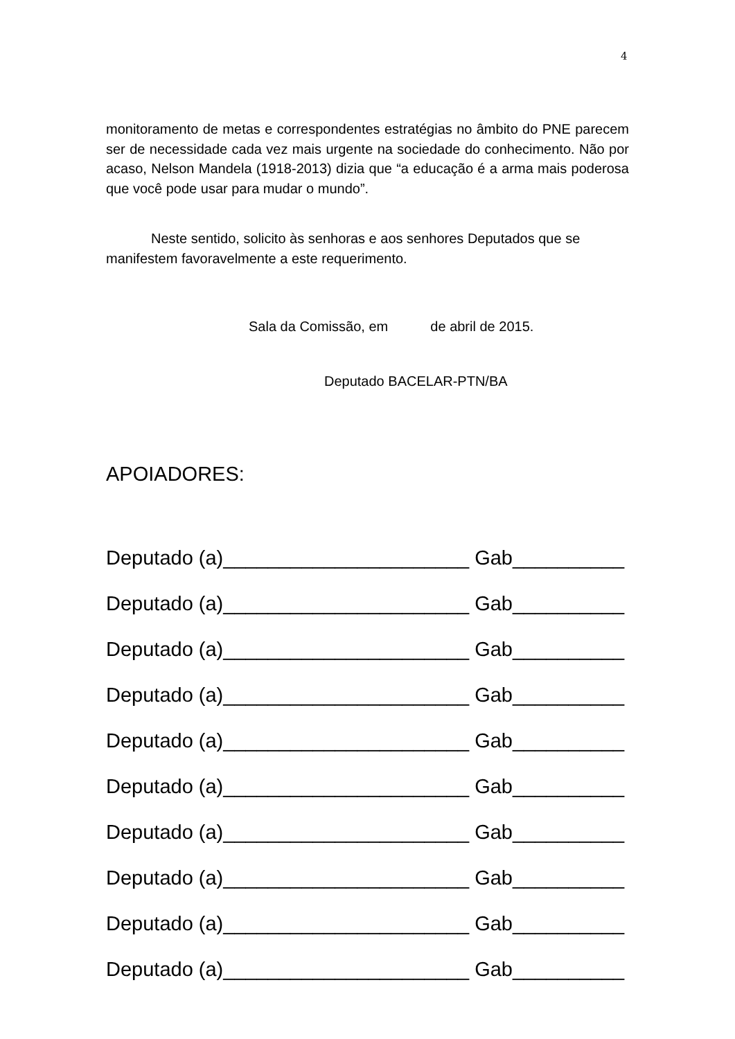4
monitoramento de metas e correspondentes estratégias no âmbito do PNE parecem ser de necessidade cada vez mais urgente na sociedade do conhecimento. Não por acaso, Nelson Mandela (1918-2013) dizia que “a educação é a arma mais poderosa que você pode usar para mudar o mundo”.
Neste sentido, solicito às senhoras e aos senhores Deputados que se manifestem favoravelmente a este requerimento.
Sala da Comissão, em de abril de 2015.
Deputado BACELAR-PTN/BA
APOIADORES:
Deputado (a)______________________ Gab__________
Deputado (a)______________________ Gab__________
Deputado (a)______________________ Gab__________
Deputado (a)______________________ Gab__________
Deputado (a)______________________ Gab__________
Deputado (a)______________________ Gab__________
Deputado (a)______________________ Gab__________
Deputado (a)______________________ Gab__________
Deputado (a)______________________ Gab__________
Deputado (a)______________________ Gab__________